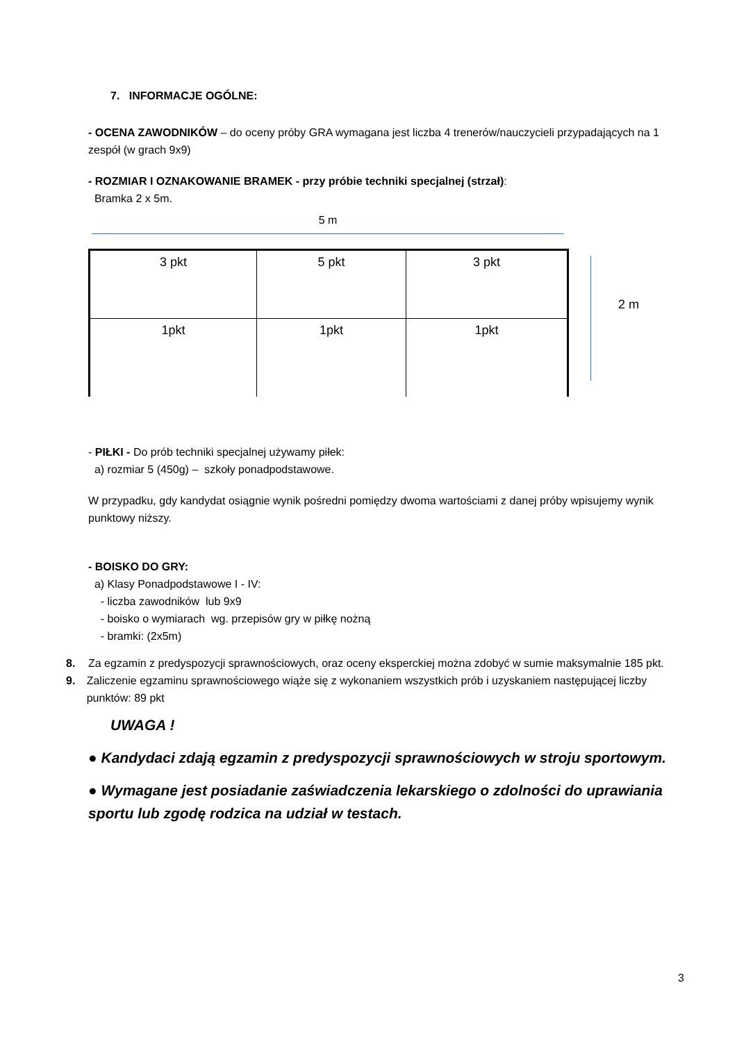7. INFORMACJE OGÓLNE:
- OCENA ZAWODNIKÓW – do oceny próby GRA wymagana jest liczba 4 trenerów/nauczycieli przypadających na 1 zespół (w grach 9x9)
- ROZMIAR I OZNAKOWANIE BRAMEK - przy próbie techniki specjalnej (strzał):
Bramka 2 x 5m.
5 m
3 pkt
5 pkt
3 pkt
1pkt
1pkt
1pkt
2 m
- PIŁKI - Do prób techniki specjalnej używamy piłek:
a) rozmiar 5 (450g) – szkoły ponadpodstawowe.
W przypadku, gdy kandydat osiągnie wynik pośredni pomiędzy dwoma wartościami z danej próby wpisujemy wynik punktowy niższy.
- BOISKO DO GRY:
a) Klasy Ponadpodstawowe I - IV:
- liczba zawodników lub 9x9
- boisko o wymiarach wg. przepisów gry w piłkę nożną
- bramki: (2x5m)
8. Za egzamin z predyspozycji sprawnościowych, oraz oceny eksperckiej można zdobyć w sumie maksymalnie 185 pkt.
9. Zaliczenie egzaminu sprawnościowego wiąże się z wykonaniem wszystkich prób i uzyskaniem następującej liczby punktów: 89 pkt
UWAGA !
● Kandydaci zdają egzamin z predyspozycji sprawnościowych w stroju sportowym.
● Wymagane jest posiadanie zaświadczenia lekarskiego o zdolności do uprawiania sportu lub zgodę rodzica na udział w testach.
3